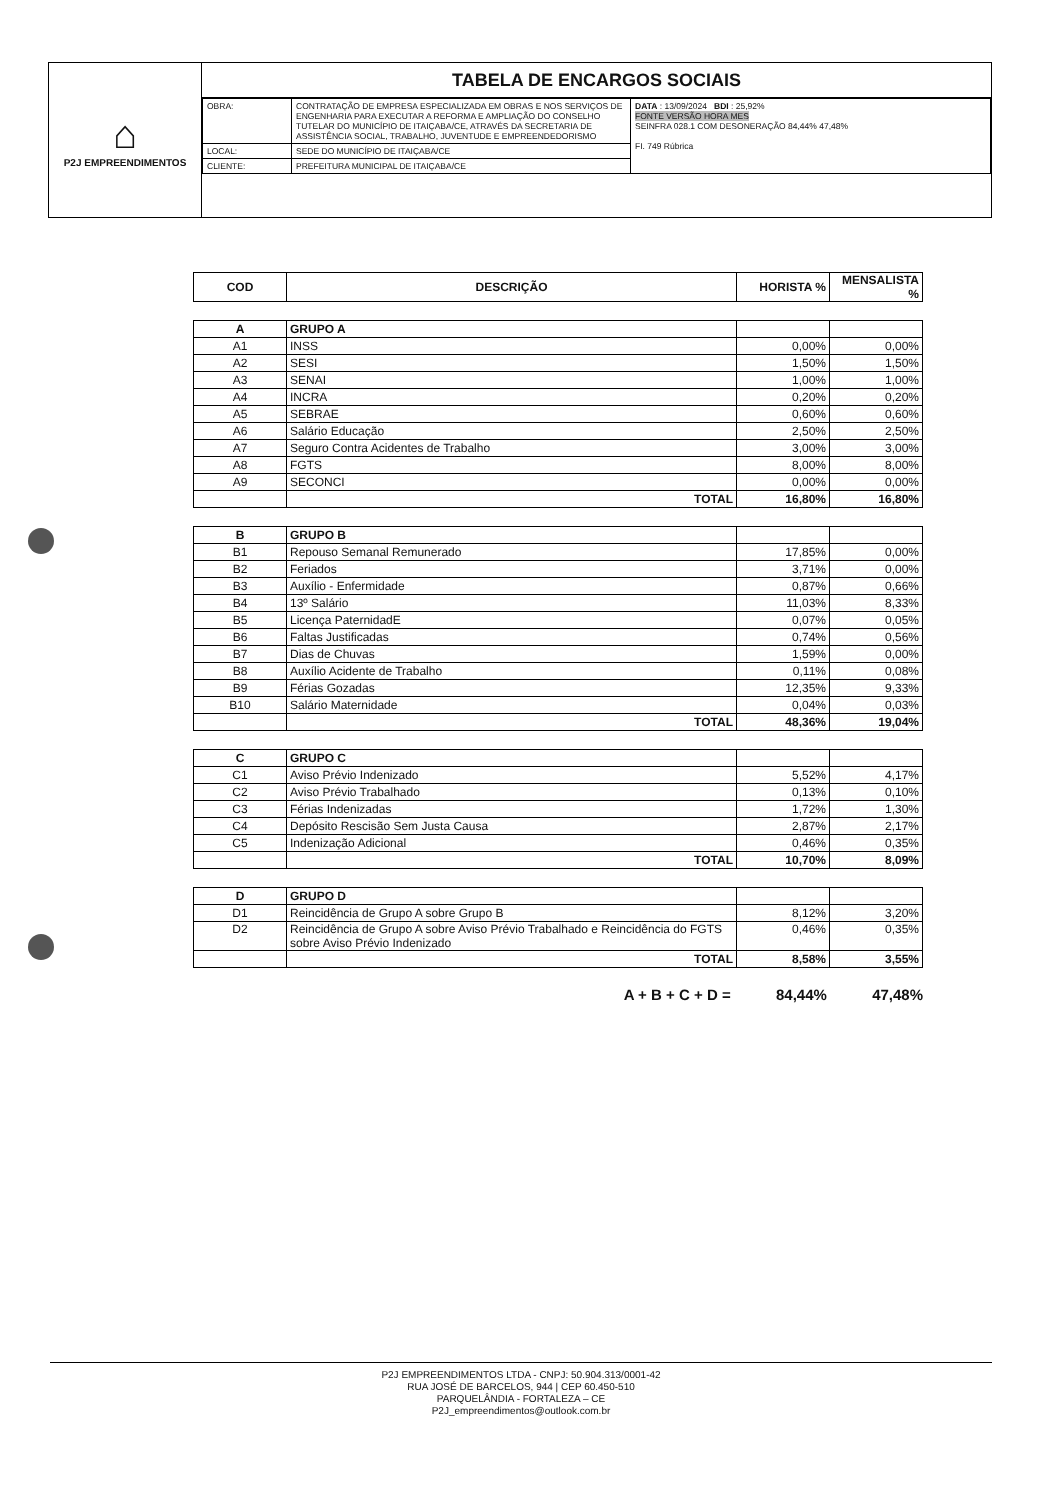⌂
P2J EMPREENDIMENTOS
TABELA DE ENCARGOS SOCIAIS
| OBRA: | CONTRATAÇÃO DE EMPRESA ESPECIALIZADA EM OBRAS E NOS SERVIÇOS DE ENGENHARIA PARA EXECUTAR A REFORMA E AMPLIAÇÃO DO CONSELHO TUTELAR DO MUNICÍPIO DE ITAIÇABA/CE, ATRAVÉS DA SECRETARIA DE ASSISTÊNCIA SOCIAL, TRABALHO, JUVENTUDE E EMPREENDEDORISMO | DATA : 13/09/2024 BDI : 25,92% FONTE VERSÃO HORA MES SEINFRA 028.1 COM DESONERAÇÃO 84,44% 47,48% FI. 749 Rúbrica |
| LOCAL: | SEDE DO MUNICÍPIO DE ITAIÇABA/CE | |
| CLIENTE: | PREFEITURA MUNICIPAL DE ITAIÇABA/CE | |
| COD | DESCRIÇÃO | HORISTA % | MENSALISTA % |
| --- | --- | --- | --- |
| A | GRUPO A | | |
| A1 | INSS | 0,00% | 0,00% |
| A2 | SESI | 1,50% | 1,50% |
| A3 | SENAI | 1,00% | 1,00% |
| A4 | INCRA | 0,20% | 0,20% |
| A5 | SEBRAE | 0,60% | 0,60% |
| A6 | Salário Educação | 2,50% | 2,50% |
| A7 | Seguro Contra Acidentes de Trabalho | 3,00% | 3,00% |
| A8 | FGTS | 8,00% | 8,00% |
| A9 | SECONCI | 0,00% | 0,00% |
| | TOTAL | 16,80% | 16,80% |
| B | GRUPO B | | |
| B1 | Repouso Semanal Remunerado | 17,85% | 0,00% |
| B2 | Feriados | 3,71% | 0,00% |
| B3 | Auxílio - Enfermidade | 0,87% | 0,66% |
| B4 | 13º Salário | 11,03% | 8,33% |
| B5 | Licença PaternidadE | 0,07% | 0,05% |
| B6 | Faltas Justificadas | 0,74% | 0,56% |
| B7 | Dias de Chuvas | 1,59% | 0,00% |
| B8 | Auxílio Acidente de Trabalho | 0,11% | 0,08% |
| B9 | Férias Gozadas | 12,35% | 9,33% |
| B10 | Salário Maternidade | 0,04% | 0,03% |
| | TOTAL | 48,36% | 19,04% |
| C | GRUPO C | | |
| C1 | Aviso Prévio Indenizado | 5,52% | 4,17% |
| C2 | Aviso Prévio Trabalhado | 0,13% | 0,10% |
| C3 | Férias Indenizadas | 1,72% | 1,30% |
| C4 | Depósito Rescisão Sem Justa Causa | 2,87% | 2,17% |
| C5 | Indenização Adicional | 0,46% | 0,35% |
| | TOTAL | 10,70% | 8,09% |
| D | GRUPO D | | |
| D1 | Reincidência de Grupo A sobre Grupo B | 8,12% | 3,20% |
| D2 | Reincidência de Grupo A sobre Aviso Prévio Trabalhado e Reincidência do FGTS sobre Aviso Prévio Indenizado | 0,46% | 0,35% |
| | TOTAL | 8,58% | 3,55% |
A + B + C + D = 84,44% 47,48%
P2J EMPREENDIMENTOS LTDA - CNPJ: 50.904.313/0001-42
RUA JOSÉ DE BARCELOS, 944 | CEP 60.450-510
PARQUELÂNDIA - FORTALEZA – CE
P2J_empreendimentos@outlook.com.br